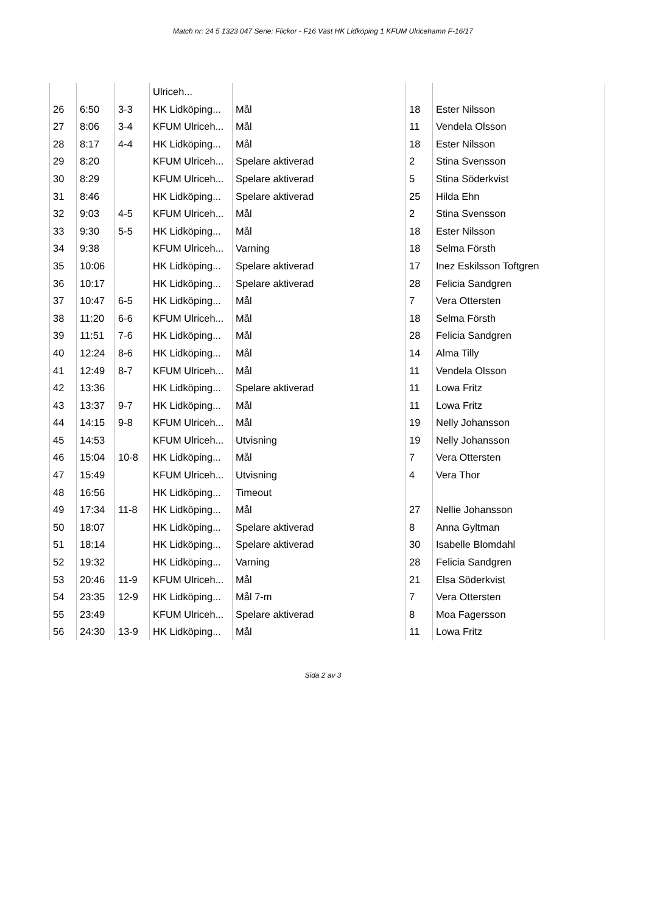Match nr: 24 5 1323 047 Serie: Flickor - F16 Väst HK Lidköping 1 KFUM Ulricehamn F-16/17
| | | | Ulriceh... | | | |
| 26 | 6:50 | 3-3 | HK Lidköping... | Mål | 18 | Ester Nilsson |
| 27 | 8:06 | 3-4 | KFUM Ulriceh... | Mål | 11 | Vendela Olsson |
| 28 | 8:17 | 4-4 | HK Lidköping... | Mål | 18 | Ester Nilsson |
| 29 | 8:20 | | KFUM Ulriceh... | Spelare aktiverad | 2 | Stina Svensson |
| 30 | 8:29 | | KFUM Ulriceh... | Spelare aktiverad | 5 | Stina Söderkvist |
| 31 | 8:46 | | HK Lidköping... | Spelare aktiverad | 25 | Hilda Ehn |
| 32 | 9:03 | 4-5 | KFUM Ulriceh... | Mål | 2 | Stina Svensson |
| 33 | 9:30 | 5-5 | HK Lidköping... | Mål | 18 | Ester Nilsson |
| 34 | 9:38 | | KFUM Ulriceh... | Varning | 18 | Selma Försth |
| 35 | 10:06 | | HK Lidköping... | Spelare aktiverad | 17 | Inez Eskilsson Toftgren |
| 36 | 10:17 | | HK Lidköping... | Spelare aktiverad | 28 | Felicia Sandgren |
| 37 | 10:47 | 6-5 | HK Lidköping... | Mål | 7 | Vera Ottersten |
| 38 | 11:20 | 6-6 | KFUM Ulriceh... | Mål | 18 | Selma Försth |
| 39 | 11:51 | 7-6 | HK Lidköping... | Mål | 28 | Felicia Sandgren |
| 40 | 12:24 | 8-6 | HK Lidköping... | Mål | 14 | Alma Tilly |
| 41 | 12:49 | 8-7 | KFUM Ulriceh... | Mål | 11 | Vendela Olsson |
| 42 | 13:36 | | HK Lidköping... | Spelare aktiverad | 11 | Lowa Fritz |
| 43 | 13:37 | 9-7 | HK Lidköping... | Mål | 11 | Lowa Fritz |
| 44 | 14:15 | 9-8 | KFUM Ulriceh... | Mål | 19 | Nelly Johansson |
| 45 | 14:53 | | KFUM Ulriceh... | Utvisning | 19 | Nelly Johansson |
| 46 | 15:04 | 10-8 | HK Lidköping... | Mål | 7 | Vera Ottersten |
| 47 | 15:49 | | KFUM Ulriceh... | Utvisning | 4 | Vera Thor |
| 48 | 16:56 | | HK Lidköping... | Timeout | | |
| 49 | 17:34 | 11-8 | HK Lidköping... | Mål | 27 | Nellie Johansson |
| 50 | 18:07 | | HK Lidköping... | Spelare aktiverad | 8 | Anna Gyltman |
| 51 | 18:14 | | HK Lidköping... | Spelare aktiverad | 30 | Isabelle Blomdahl |
| 52 | 19:32 | | HK Lidköping... | Varning | 28 | Felicia Sandgren |
| 53 | 20:46 | 11-9 | KFUM Ulriceh... | Mål | 21 | Elsa Söderkvist |
| 54 | 23:35 | 12-9 | HK Lidköping... | Mål 7-m | 7 | Vera Ottersten |
| 55 | 23:49 | | KFUM Ulriceh... | Spelare aktiverad | 8 | Moa Fagersson |
| 56 | 24:30 | 13-9 | HK Lidköping... | Mål | 11 | Lowa Fritz |
Sida 2 av 3